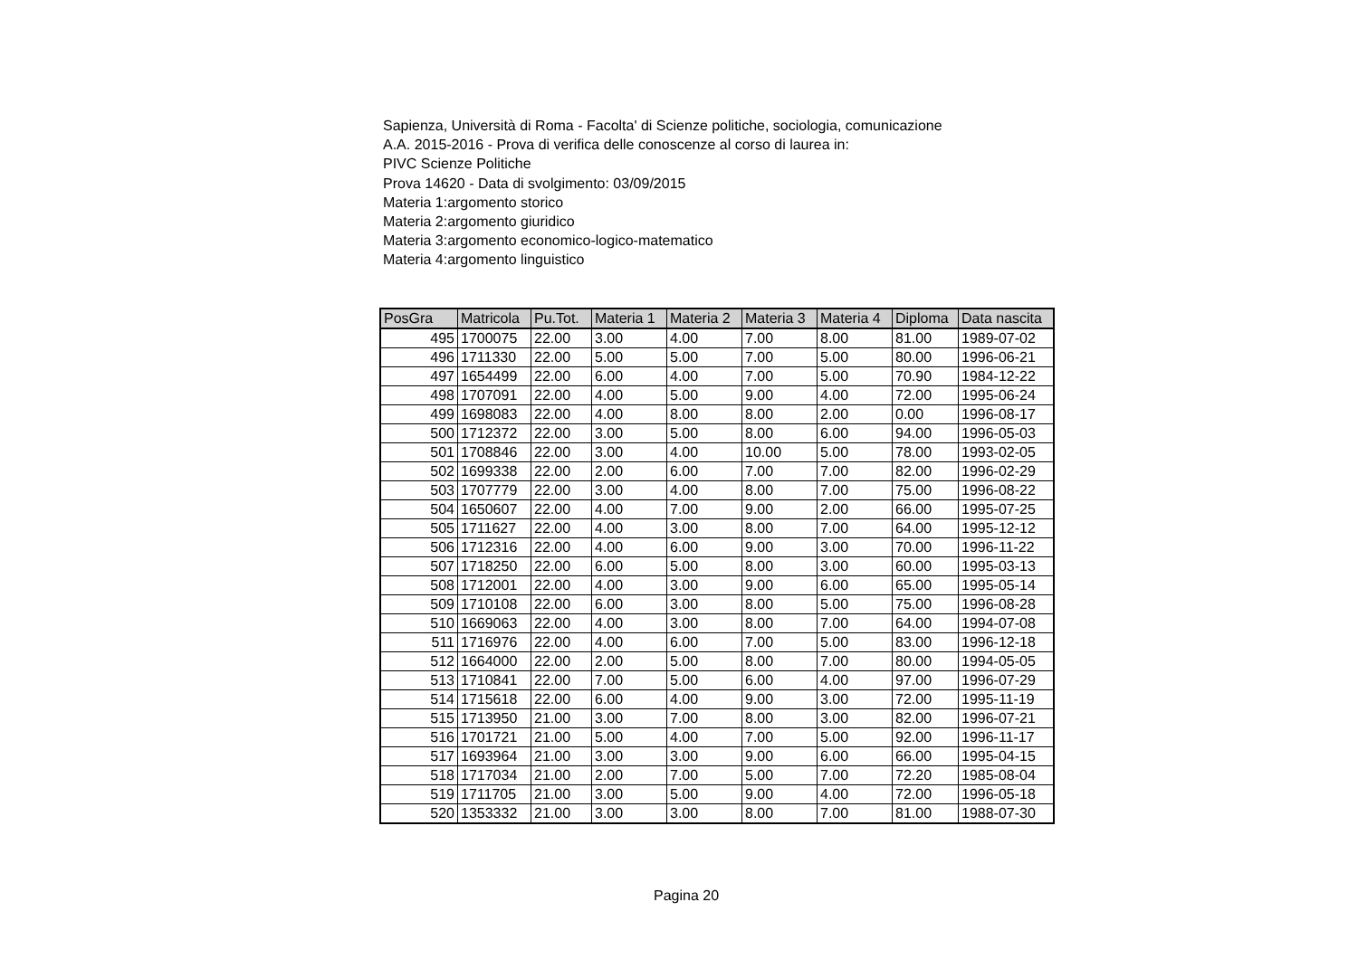Sapienza, Università di Roma - Facolta' di Scienze politiche, sociologia, comunicazione
A.A. 2015-2016 - Prova di verifica delle conoscenze al corso di laurea in:
PIVC Scienze Politiche
Prova 14620 - Data di svolgimento: 03/09/2015
Materia 1:argomento storico
Materia 2:argomento giuridico
Materia 3:argomento economico-logico-matematico
Materia 4:argomento linguistico
| PosGra | Matricola | Pu.Tot. | Materia 1 | Materia 2 | Materia 3 | Materia 4 | Diploma | Data nascita |
| --- | --- | --- | --- | --- | --- | --- | --- | --- |
| 495 | 1700075 | 22.00 | 3.00 | 4.00 | 7.00 | 8.00 | 81.00 | 1989-07-02 |
| 496 | 1711330 | 22.00 | 5.00 | 5.00 | 7.00 | 5.00 | 80.00 | 1996-06-21 |
| 497 | 1654499 | 22.00 | 6.00 | 4.00 | 7.00 | 5.00 | 70.90 | 1984-12-22 |
| 498 | 1707091 | 22.00 | 4.00 | 5.00 | 9.00 | 4.00 | 72.00 | 1995-06-24 |
| 499 | 1698083 | 22.00 | 4.00 | 8.00 | 8.00 | 2.00 | 0.00 | 1996-08-17 |
| 500 | 1712372 | 22.00 | 3.00 | 5.00 | 8.00 | 6.00 | 94.00 | 1996-05-03 |
| 501 | 1708846 | 22.00 | 3.00 | 4.00 | 10.00 | 5.00 | 78.00 | 1993-02-05 |
| 502 | 1699338 | 22.00 | 2.00 | 6.00 | 7.00 | 7.00 | 82.00 | 1996-02-29 |
| 503 | 1707779 | 22.00 | 3.00 | 4.00 | 8.00 | 7.00 | 75.00 | 1996-08-22 |
| 504 | 1650607 | 22.00 | 4.00 | 7.00 | 9.00 | 2.00 | 66.00 | 1995-07-25 |
| 505 | 1711627 | 22.00 | 4.00 | 3.00 | 8.00 | 7.00 | 64.00 | 1995-12-12 |
| 506 | 1712316 | 22.00 | 4.00 | 6.00 | 9.00 | 3.00 | 70.00 | 1996-11-22 |
| 507 | 1718250 | 22.00 | 6.00 | 5.00 | 8.00 | 3.00 | 60.00 | 1995-03-13 |
| 508 | 1712001 | 22.00 | 4.00 | 3.00 | 9.00 | 6.00 | 65.00 | 1995-05-14 |
| 509 | 1710108 | 22.00 | 6.00 | 3.00 | 8.00 | 5.00 | 75.00 | 1996-08-28 |
| 510 | 1669063 | 22.00 | 4.00 | 3.00 | 8.00 | 7.00 | 64.00 | 1994-07-08 |
| 511 | 1716976 | 22.00 | 4.00 | 6.00 | 7.00 | 5.00 | 83.00 | 1996-12-18 |
| 512 | 1664000 | 22.00 | 2.00 | 5.00 | 8.00 | 7.00 | 80.00 | 1994-05-05 |
| 513 | 1710841 | 22.00 | 7.00 | 5.00 | 6.00 | 4.00 | 97.00 | 1996-07-29 |
| 514 | 1715618 | 22.00 | 6.00 | 4.00 | 9.00 | 3.00 | 72.00 | 1995-11-19 |
| 515 | 1713950 | 21.00 | 3.00 | 7.00 | 8.00 | 3.00 | 82.00 | 1996-07-21 |
| 516 | 1701721 | 21.00 | 5.00 | 4.00 | 7.00 | 5.00 | 92.00 | 1996-11-17 |
| 517 | 1693964 | 21.00 | 3.00 | 3.00 | 9.00 | 6.00 | 66.00 | 1995-04-15 |
| 518 | 1717034 | 21.00 | 2.00 | 7.00 | 5.00 | 7.00 | 72.20 | 1985-08-04 |
| 519 | 1711705 | 21.00 | 3.00 | 5.00 | 9.00 | 4.00 | 72.00 | 1996-05-18 |
| 520 | 1353332 | 21.00 | 3.00 | 3.00 | 8.00 | 7.00 | 81.00 | 1988-07-30 |
Pagina 20